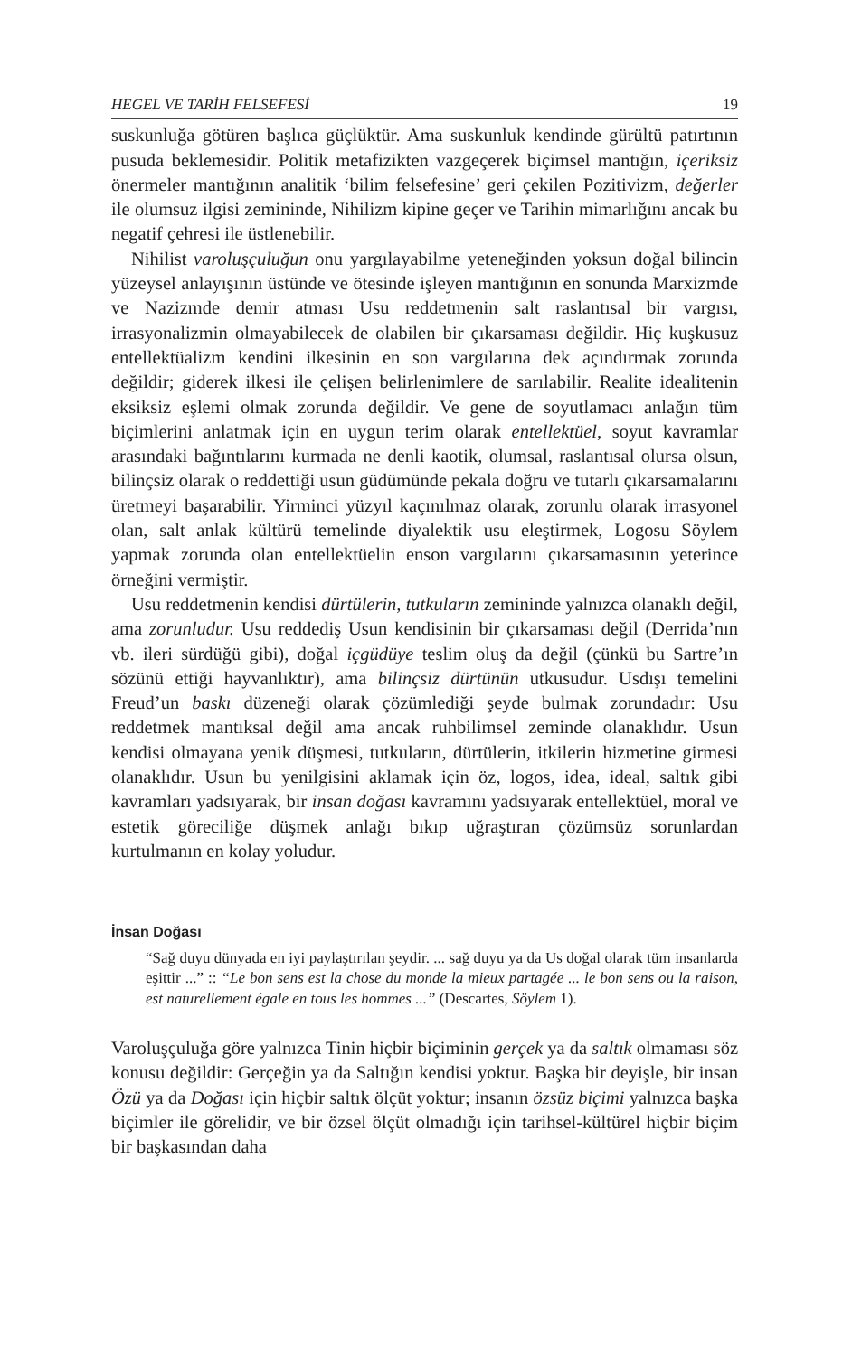HEGEL VE TARİH FELSEFESİ 19
suskunluğa götüren başlıca güçlüktür. Ama suskunluk kendinde gürültü patırtının pusuda beklemesidir. Politik metafizikten vazgeçerek biçimsel mantığın, içeriksiz önermeler mantığının analitik ‘bilim felsefesine’ geri çekilen Pozitivizm, değerler ile olumsuz ilgisi zemininde, Nihilizm kipine geçer ve Tarihin mimarlığını ancak bu negatif çehresi ile üstlenebilir.
Nihilist varoluşçuluğun onu yargılayabilme yeteneğinden yoksun doğal bilincin yüzeysel anlayışının üstünde ve ötesinde işleyen mantığının en sonunda Marxizmde ve Nazizmde demir atması Usu reddetmenin salt raslantısal bir vargısı, irrasyonalizmin olmayabilecek de olabilen bir çıkarsaması değildir. Hiç kuşkusuz entellektüalizm kendini ilkesinin en son vargılarına dek açındırmak zorunda değildir; giderek ilkesi ile çelişen belirlenimlere de sarılabilir. Realite idealitenin eksiksiz eşlemi olmak zorunda değildir. Ve gene de soyutlamacı anlağın tüm biçimlerini anlatmak için en uygun terim olarak entellektüel, soyut kavramlar arasındaki bağıntılarını kurmada ne denli kaotik, olumsal, raslantısal olursa olsun, bilinçsiz olarak o reddettiği usun güdümünde pekala doğru ve tutarlı çıkarsamalarını üretmeyi başarabilir. Yirminci yüzyıl kaçınılmaz olarak, zorunlu olarak irrasyonel olan, salt anlak kültürü temelinde diyalektik usu eleştirmek, Logosu Söylem yapmak zorunda olan entellektüelin enson vargılarını çıkarsamasının yeterince örneğini vermiştir.
Usu reddetmenin kendisi dürtülerin, tutkuların zemininde yalnızca olanaklı değil, ama zorunludur. Usu reddediş Usun kendisinin bir çıkarsaması değil (Derrida’nın vb. ileri sürdüğü gibi), doğal içgüdüye teslim oluş da değil (çünkü bu Sartre’ın sözünü ettiği hayvanlıktır), ama bilinçsiz dürtünün utkusudur. Usdışı temelini Freud’un baskı düzeneği olarak çözümlediği şeyde bulmak zorundadır: Usu reddetmek mantıksal değil ama ancak ruhbilimsel zeminde olanaklıdır. Usun kendisi olmayana yenik düşmesi, tutkuların, dürtülerin, itkilerin hizmetine girmesi olanaklıdır. Usun bu yenilgisini aklamak için öz, logos, idea, ideal, saltık gibi kavramları yadsıyarak, bir insan doğası kavramını yadsıyarak entellektüel, moral ve estetik göreciliğe düşmek anlağı bıkıp uğraştıran çözümsüz sorunlardan kurtulmanın en kolay yoludur.
İnsan Doğası
“Sağ duyu dünyada en iyi paylaştırılan şeydir. ... sağ duyu ya da Us doğal olarak tüm insanlarda eşittir ...” :: “Le bon sens est la chose du monde la mieux partagée ... le bon sens ou la raison, est naturellement égale en tous les hommes ...” (Descartes, Söylem 1).
Varoluşçuluğa göre yalnızca Tinin hiçbir biçiminin gerçek ya da saltık olmaması söz konusu değildir: Gerçeğin ya da Saltığın kendisi yoktur. Başka bir deyişle, bir insan Özü ya da Doğası için hiçbir saltık ölçüt yoktur; insanın özsüz biçimi yalnızca başka biçimler ile görelidir, ve bir özsel ölçüt olmadığı için tarihsel-kültürel hiçbir biçim bir başkasından daha